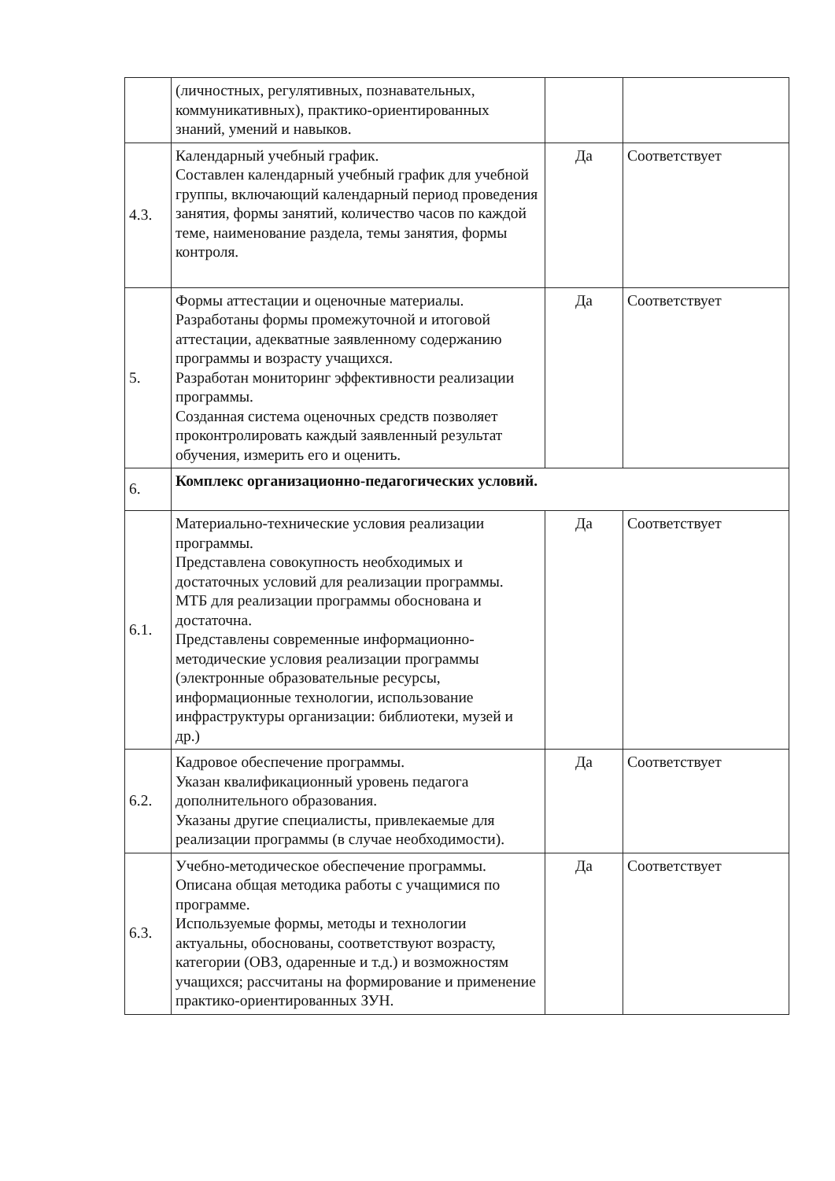| | (личностных, регулятивных, познавательных, коммуникативных), практико-ориентированных знаний, умений и навыков. | | |
| 4.3. | Календарный учебный график. Составлен календарный учебный график для учебной группы, включающий календарный период проведения занятия, формы занятий, количество часов по каждой теме, наименование раздела, темы занятия, формы контроля. | Да | Соответствует |
| 5. | Формы аттестации и оценочные материалы. Разработаны формы промежуточной и итоговой аттестации, адекватные заявленному содержанию программы и возрасту учащихся. Разработан мониторинг эффективности реализации программы. Созданная система оценочных средств позволяет проконтролировать каждый заявленный результат обучения, измерить его и оценить. | Да | Соответствует |
| 6. | Комплекс организационно-педагогических условий. | | |
| 6.1. | Материально-технические условия реализации программы. Представлена совокупность необходимых и достаточных условий для реализации программы. МТБ для реализации программы обоснована и достаточна. Представлены современные информационно-методические условия реализации программы (электронные образовательные ресурсы, информационные технологии, использование инфраструктуры организации: библиотеки, музей и др.) | Да | Соответствует |
| 6.2. | Кадровое обеспечение программы. Указан квалификационный уровень педагога дополнительного образования. Указаны другие специалисты, привлекаемые для реализации программы (в случае необходимости). | Да | Соответствует |
| 6.3. | Учебно-методическое обеспечение программы. Описана общая методика работы с учащимися по программе. Используемые формы, методы и технологии актуальны, обоснованы, соответствуют возрасту, категории (ОВЗ, одаренные и т.д.) и возможностям учащихся; рассчитаны на формирование и применение практико-ориентированных ЗУН. | Да | Соответствует |